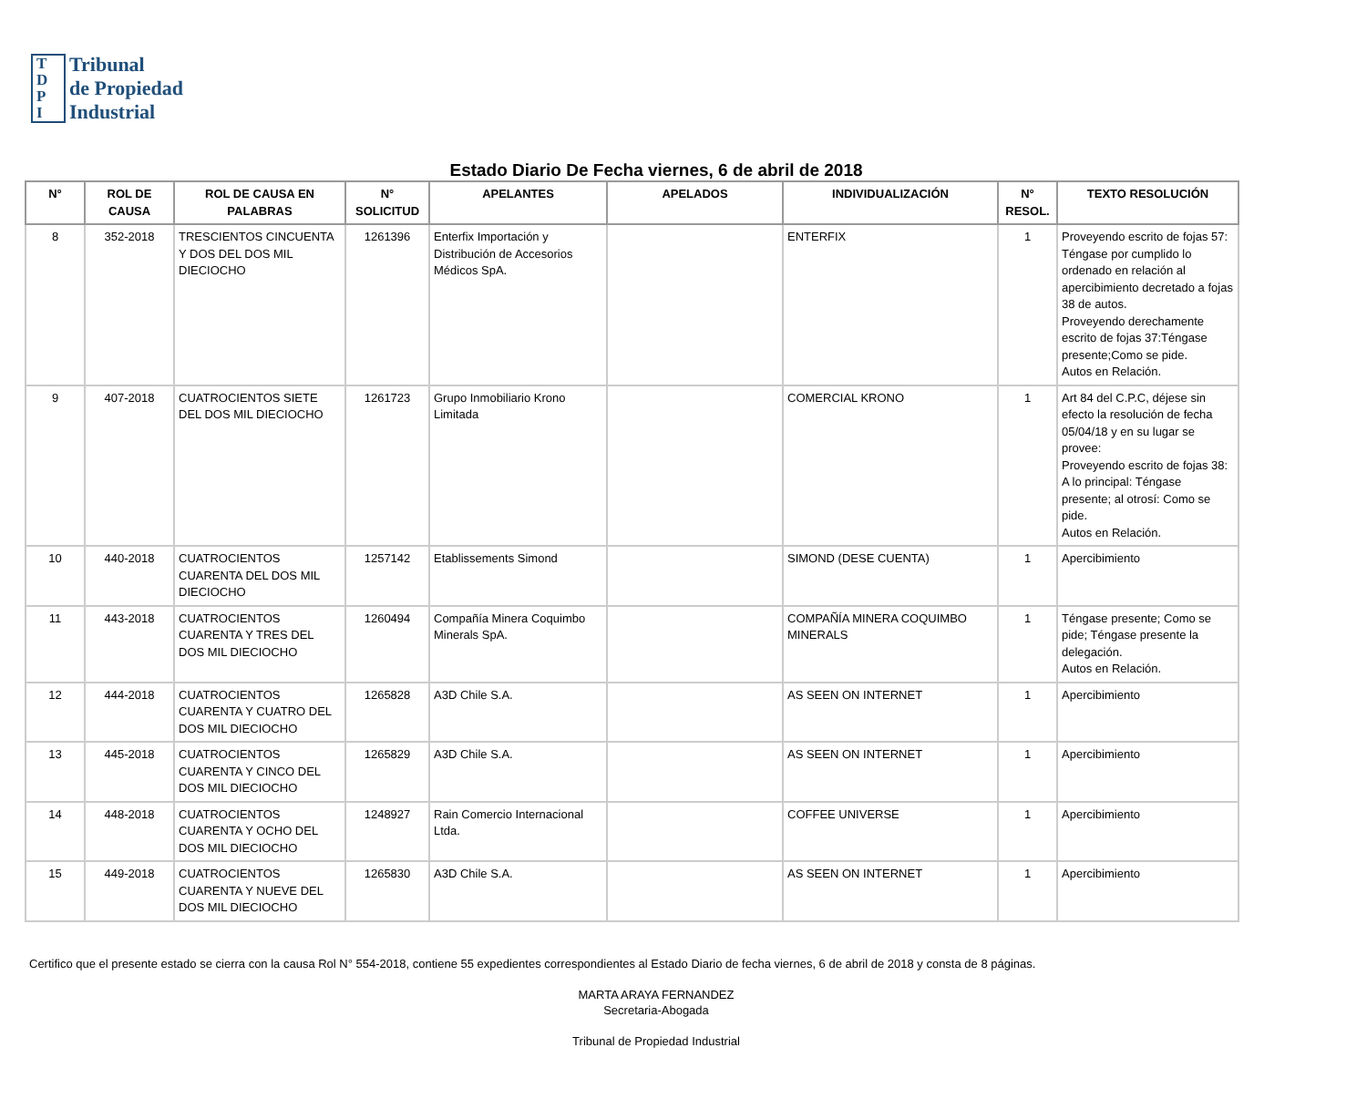T
D
P
I
Tribunal
de Propiedad
Industrial
Estado Diario De Fecha viernes, 6 de abril de 2018
| N° | ROL DE CAUSA | ROL DE CAUSA EN PALABRAS | N° SOLICITUD | APELANTES | APELADOS | INDIVIDUALIZACIÓN | N° RESOL. | TEXTO RESOLUCIÓN |
| --- | --- | --- | --- | --- | --- | --- | --- | --- |
| 8 | 352-2018 | TRESCIENTOS CINCUENTA Y DOS DEL DOS MIL DIECIOCHO | 1261396 | Enterfix Importación y Distribución de Accesorios Médicos SpA. | | ENTERFIX | 1 | Proveyendo escrito de fojas 57: Téngase por cumplido lo ordenado en relación al apercibimiento decretado a fojas 38 de autos. Proveyendo derechamente escrito de fojas 37:Téngase presente;Como se pide. Autos en Relación. |
| 9 | 407-2018 | CUATROCIENTOS SIETE DEL DOS MIL DIECIOCHO | 1261723 | Grupo Inmobiliario Krono Limitada | | COMERCIAL KRONO | 1 | Art 84 del C.P.C, déjese sin efecto la resolución de fecha 05/04/18 y en su lugar se provee: Proveyendo escrito de fojas 38: A lo principal: Téngase presente; al otrosí: Como se pide. Autos en Relación. |
| 10 | 440-2018 | CUATROCIENTOS CUARENTA DEL DOS MIL DIECIOCHO | 1257142 | Etablissements Simond | | SIMOND (DESE CUENTA) | 1 | Apercibimiento |
| 11 | 443-2018 | CUATROCIENTOS CUARENTA Y TRES DEL DOS MIL DIECIOCHO | 1260494 | Compañía Minera Coquimbo Minerals SpA. | | COMPAÑÍA MINERA COQUIMBO MINERALS | 1 | Téngase presente; Como se pide; Téngase presente la delegación. Autos en Relación. |
| 12 | 444-2018 | CUATROCIENTOS CUARENTA Y CUATRO DEL DOS MIL DIECIOCHO | 1265828 | A3D Chile S.A. | | AS SEEN ON INTERNET | 1 | Apercibimiento |
| 13 | 445-2018 | CUATROCIENTOS CUARENTA Y CINCO DEL DOS MIL DIECIOCHO | 1265829 | A3D Chile S.A. | | AS SEEN ON INTERNET | 1 | Apercibimiento |
| 14 | 448-2018 | CUATROCIENTOS CUARENTA Y OCHO DEL DOS MIL DIECIOCHO | 1248927 | Rain Comercio Internacional Ltda. | | COFFEE UNIVERSE | 1 | Apercibimiento |
| 15 | 449-2018 | CUATROCIENTOS CUARENTA Y NUEVE DEL DOS MIL DIECIOCHO | 1265830 | A3D Chile S.A. | | AS SEEN ON INTERNET | 1 | Apercibimiento |
Certifico que el presente estado se cierra con la causa Rol N° 554-2018, contiene 55 expedientes correspondientes al Estado Diario de fecha viernes, 6 de abril de 2018 y consta de 8 páginas.
MARTA ARAYA FERNANDEZ
Secretaria-Abogada
Tribunal de Propiedad Industrial